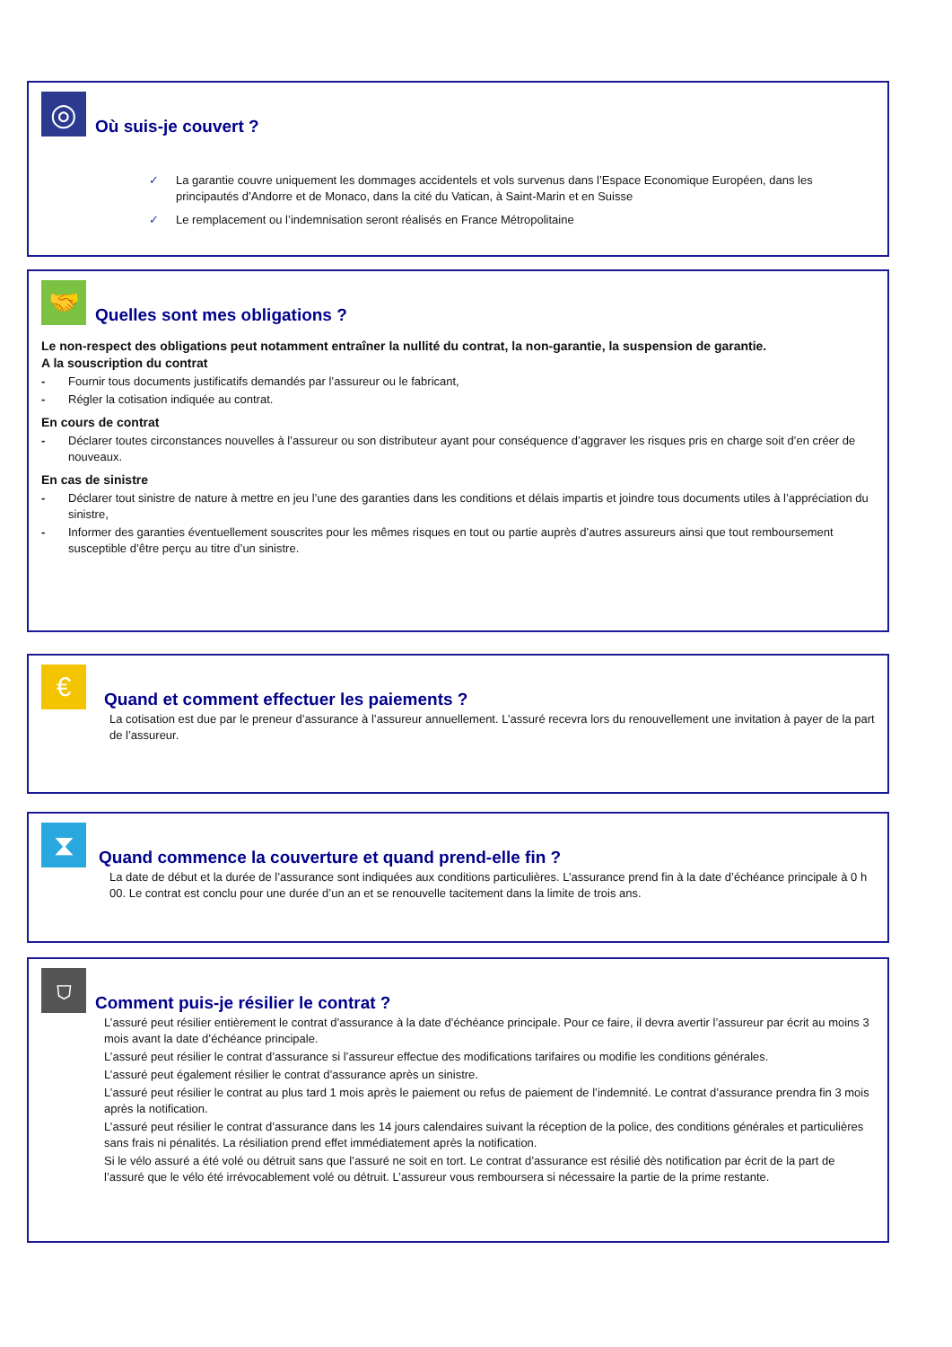◎
Où suis-je couvert ?
✓ La garantie couvre uniquement les dommages accidentels et vols survenus dans l’Espace Economique Européen, dans les principautés d’Andorre et de Monaco, dans la cité du Vatican, à Saint-Marin et en Suisse
✓ Le remplacement ou l’indemnisation seront réalisés en France Métropolitaine
🤝
Quelles sont mes obligations ?
Le non-respect des obligations peut notamment entraîner la nullité du contrat, la non-garantie, la suspension de garantie.
A la souscription du contrat
- Fournir tous documents justificatifs demandés par l’assureur ou le fabricant,
- Régler la cotisation indiquée au contrat.
En cours de contrat
- Déclarer toutes circonstances nouvelles à l’assureur ou son distributeur ayant pour conséquence d’aggraver les risques pris en charge soit d’en créer de nouveaux.
En cas de sinistre
- Déclarer tout sinistre de nature à mettre en jeu l’une des garanties dans les conditions et délais impartis et joindre tous documents utiles à l’appréciation du sinistre,
- Informer des garanties éventuellement souscrites pour les mêmes risques en tout ou partie auprès d’autres assureurs ainsi que tout remboursement susceptible d’être perçu au titre d’un sinistre.
€
Quand et comment effectuer les paiements ?
La cotisation est due par le preneur d’assurance à l’assureur annuellement. L’assuré recevra lors du renouvellement une invitation à payer de la part de l’assureur.
⧗
Quand commence la couverture et quand prend-elle fin ?
La date de début et la durée de l’assurance sont indiquées aux conditions particulières. L’assurance prend fin à la date d’échéance principale à 0 h 00. Le contrat est conclu pour une durée d’un an et se renouvelle tacitement dans la limite de trois ans.
⛉
Comment puis-je résilier le contrat ?
L’assuré peut résilier entièrement le contrat d’assurance à la date d’échéance principale. Pour ce faire, il devra avertir l’assureur par écrit au moins 3 mois avant la date d’échéance principale.
L’assuré peut résilier le contrat d’assurance si l’assureur effectue des modifications tarifaires ou modifie les conditions générales.
L’assuré peut également résilier le contrat d’assurance après un sinistre.
L’assuré peut résilier le contrat au plus tard 1 mois après le paiement ou refus de paiement de l’indemnité. Le contrat d’assurance prendra fin 3 mois après la notification.
L’assuré peut résilier le contrat d’assurance dans les 14 jours calendaires suivant la réception de la police, des conditions générales et particulières sans frais ni pénalités. La résiliation prend effet immédiatement après la notification.
Si le vélo assuré a été volé ou détruit sans que l’assuré ne soit en tort. Le contrat d’assurance est résilié dès notification par écrit de la part de l’assuré que le vélo été irrévocablement volé ou détruit. L’assureur vous remboursera si nécessaire la partie de la prime restante.